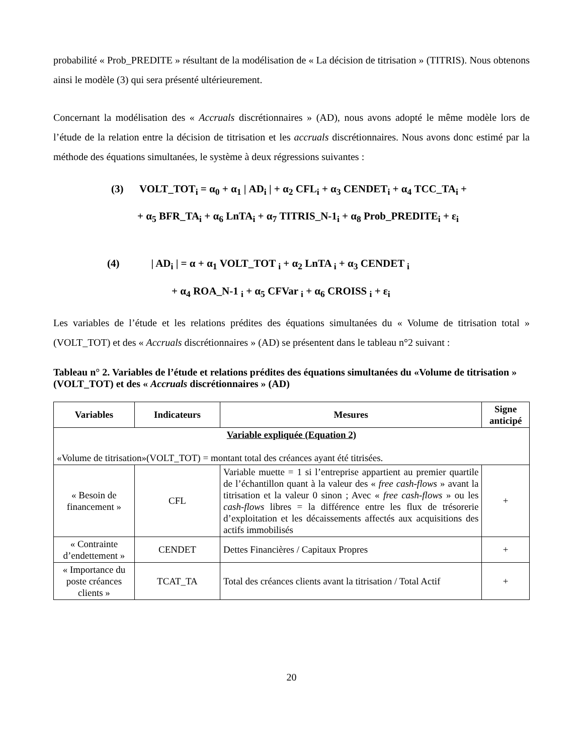probabilité « Prob_PREDITE » résultant de la modélisation de « La décision de titrisation » (TITRIS). Nous obtenons ainsi le modèle (3) qui sera présenté ultérieurement.
Concernant la modélisation des « Accruals discrétionnaires » (AD), nous avons adopté le même modèle lors de l’étude de la relation entre la décision de titrisation et les accruals discrétionnaires. Nous avons donc estimé par la méthode des équations simultanées, le système à deux régressions suivantes :
(3) VOLT_TOT<sub>i</sub> = α<sub>0</sub> + α<sub>1</sub> | AD<sub>i</sub> | + α<sub>2</sub> CFL<sub>i</sub> + α<sub>3</sub> CENDET<sub>i</sub> + α<sub>4</sub> TCC_TA<sub>i</sub> +
+ α<sub>5</sub> BFR_TA<sub>i</sub> + α<sub>6</sub> LnTA<sub>i</sub> + α<sub>7</sub> TITRIS_N-1<sub>i</sub> + α<sub>8</sub> Prob_PREDITE<sub>i</sub> + ε<sub>i</sub>
(4) | AD<sub>i</sub> | = α + α<sub>1</sub> VOLT_TOT <sub>i</sub> + α<sub>2</sub> LnTA <sub>i</sub> + α<sub>3</sub> CENDET <sub>i</sub>
+ α<sub>4</sub> ROA_N-1 <sub>i</sub> + α<sub>5</sub> CFVar <sub>i</sub> + α<sub>6</sub> CROISS <sub>i</sub> + ε<sub>i</sub>
Les variables de l’étude et les relations prédites des équations simultanées du « Volume de titrisation total » (VOLT_TOT) et des « Accruals discrétionnaires » (AD) se présentent dans le tableau n°2 suivant :
Tableau n° 2. Variables de l’étude et relations prédites des équations simultanées du «Volume de titrisation » (VOLT_TOT) et des « Accruals discrétionnaires » (AD)
| Variables | Indicateurs | Mesures | Signe anticipé |
| --- | --- | --- | --- |
| Variable expliquée (Equation 2) «Volume de titrisation»(VOLT_TOT) = montant total des créances ayant été titrisées. | | | |
| « Besoin de financement » | CFL | Variable muette = 1 si l’entreprise appartient au premier quartile de l’échantillon quant à la valeur des « free cash-flows » avant la titrisation et la valeur 0 sinon ; Avec « free cash-flows » ou les cash-flows libres = la différence entre les flux de trésorerie d’exploitation et les décaissements affectés aux acquisitions des actifs immobilisés | + |
| « Contrainte d’endettement » | CENDET | Dettes Financières / Capitaux Propres | + |
| « Importance du poste créances clients » | TCAT_TA | Total des créances clients avant la titrisation / Total Actif | + |
20